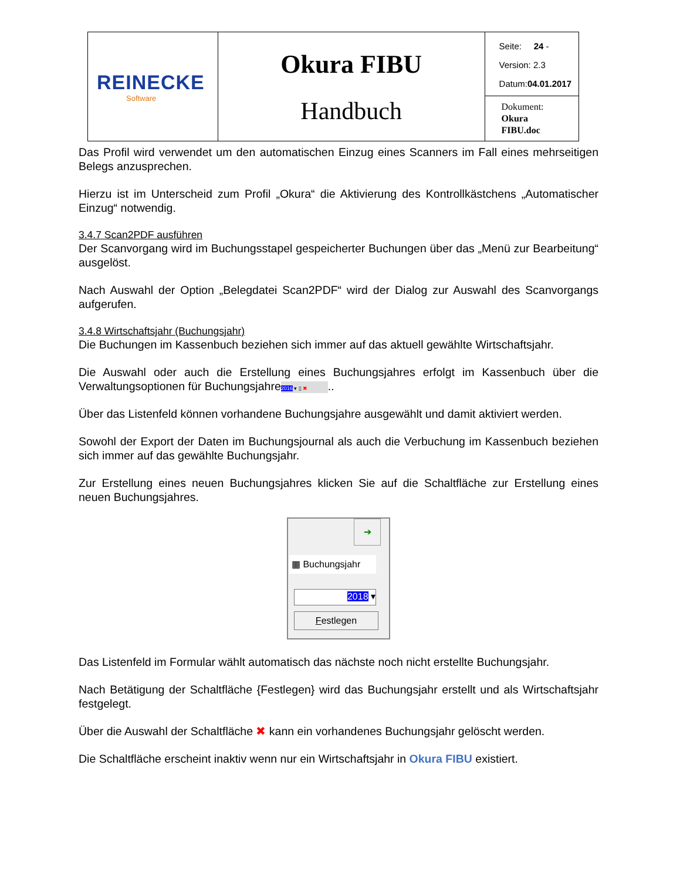| REINECKE Software | Okura FIBU Handbuch | Seite: 24 - Version: 2.3 Datum: 04.01.2017 |
| | | Dokument: Okura FIBU.doc |
Das Profil wird verwendet um den automatischen Einzug eines Scanners im Fall eines mehrseitigen Belegs anzusprechen.
Hierzu ist im Unterscheid zum Profil „Okura“ die Aktivierung des Kontrollkästchens „Automatischer Einzug“ notwendig.
3.4.7 Scan2PDF ausführen
Der Scanvorgang wird im Buchungsstapel gespeicherter Buchungen über das „Menü zur Bearbeitung“ ausgelöst.
Nach Auswahl der Option „Belegdatei Scan2PDF“ wird der Dialog zur Auswahl des Scanvorgangs aufgerufen.
3.4.8 Wirtschaftsjahr (Buchungsjahr)
Die Buchungen im Kassenbuch beziehen sich immer auf das aktuell gewählte Wirtschaftsjahr.
Die Auswahl oder auch die Erstellung eines Buchungsjahres erfolgt im Kassenbuch über die Verwaltungsoptionen für Buchungsjahre 2016 ▾ ▯ ✖..
Über das Listenfeld können vorhandene Buchungsjahre ausgewählt und damit aktiviert werden.
Sowohl der Export der Daten im Buchungsjournal als auch die Verbuchung im Kassenbuch beziehen sich immer auf das gewählte Buchungsjahr.
Zur Erstellung eines neuen Buchungsjahres klicken Sie auf die Schaltfläche zur Erstellung eines neuen Buchungsjahres.
➔
▦ Buchungsjahr
2018 ▾
Festlegen
Das Listenfeld im Formular wählt automatisch das nächste noch nicht erstellte Buchungsjahr.
Nach Betätigung der Schaltfläche {Festlegen} wird das Buchungsjahr erstellt und als Wirtschaftsjahr festgelegt.
Über die Auswahl der Schaltfläche ✖ kann ein vorhandenes Buchungsjahr gelöscht werden.
Die Schaltfläche erscheint inaktiv wenn nur ein Wirtschaftsjahr in Okura FIBU existiert.